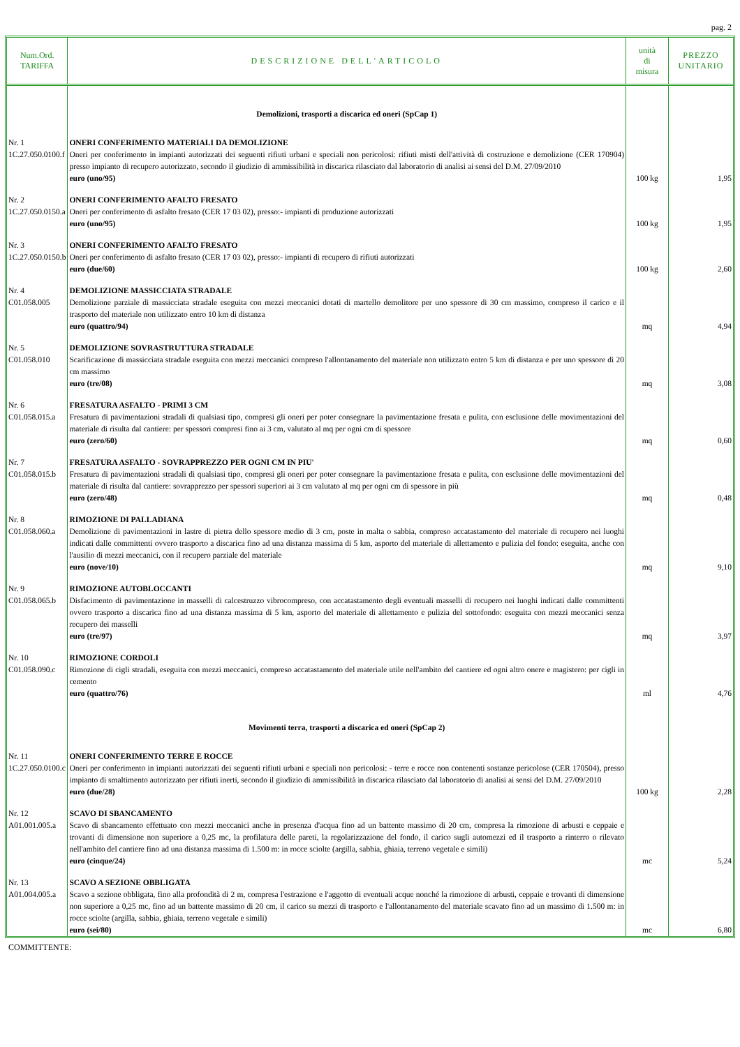pag. 2
| Num.Ord. TARIFFA | DESCRIZIONE DELL'ARTICOLO | unità di misura | PREZZO UNITARIO |
| --- | --- | --- | --- |
| | Demolizioni, trasporti a discarica ed oneri (SpCap 1) | | |
| Nr. 1 1C.27.050.0100.f | ONERI CONFERIMENTO MATERIALI DA DEMOLIZIONE Oneri per conferimento in impianti autorizzati dei seguenti rifiuti urbani e speciali non pericolosi: rifiuti misti dell'attività di costruzione e demolizione (CER 170904) presso impianto di recupero autorizzato, secondo il giudizio di ammissibilità in discarica rilasciato dal laboratorio di analisi ai sensi del D.M. 27/09/2010 euro (uno/95) | 100 kg | 1,95 |
| Nr. 2 1C.27.050.0150.a | ONERI CONFERIMENTO AFALTO FRESATO Oneri per conferimento di asfalto fresato (CER 17 03 02), presso:- impianti di produzione autorizzati euro (uno/95) | 100 kg | 1,95 |
| Nr. 3 1C.27.050.0150.b | ONERI CONFERIMENTO AFALTO FRESATO Oneri per conferimento di asfalto fresato (CER 17 03 02), presso:- impianti di recupero di rifiuti autorizzati euro (due/60) | 100 kg | 2,60 |
| Nr. 4 C01.058.005 | DEMOLIZIONE MASSICCIATA STRADALE Demolizione parziale di massicciata stradale eseguita con mezzi meccanici dotati di martello demolitore per uno spessore di 30 cm massimo, compreso il carico e il trasporto del materiale non utilizzato entro 10 km di distanza euro (quattro/94) | mq | 4,94 |
| Nr. 5 C01.058.010 | DEMOLIZIONE SOVRASTRUTTURA STRADALE Scarificazione di massicciata stradale eseguita con mezzi meccanici compreso l'allontanamento del materiale non utilizzato entro 5 km di distanza e per uno spessore di 20 cm massimo euro (tre/08) | mq | 3,08 |
| Nr. 6 C01.058.015.a | FRESATURA ASFALTO - PRIMI 3 CM Fresatura di pavimentazioni stradali di qualsiasi tipo, compresi gli oneri per poter consegnare la pavimentazione fresata e pulita, con esclusione delle movimentazioni del materiale di risulta dal cantiere: per spessori compresi fino ai 3 cm, valutato al mq per ogni cm di spessore euro (zero/60) | mq | 0,60 |
| Nr. 7 C01.058.015.b | FRESATURA ASFALTO - SOVRAPPREZZO PER OGNI CM IN PIU' Fresatura di pavimentazioni stradali di qualsiasi tipo, compresi gli oneri per poter consegnare la pavimentazione fresata e pulita, con esclusione delle movimentazioni del materiale di risulta dal cantiere: sovrapprezzo per spessori superiori ai 3 cm valutato al mq per ogni cm di spessore in più euro (zero/48) | mq | 0,48 |
| Nr. 8 C01.058.060.a | RIMOZIONE DI PALLADIANA Demolizione di pavimentazioni in lastre di pietra dello spessore medio di 3 cm, poste in malta o sabbia, compreso accatastamento del materiale di recupero nei luoghi indicati dalle committenti ovvero trasporto a discarica fino ad una distanza massima di 5 km, asporto del materiale di allettamento e pulizia del fondo: eseguita, anche con l'ausilio di mezzi meccanici, con il recupero parziale del materiale euro (nove/10) | mq | 9,10 |
| Nr. 9 C01.058.065.b | RIMOZIONE AUTOBLOCCANTI Disfacimento di pavimentazione in masselli di calcestruzzo vibrocompreso, con accatastamento degli eventuali masselli di recupero nei luoghi indicati dalle committenti ovvero trasporto a discarica fino ad una distanza massima di 5 km, asporto del materiale di allettamento e pulizia del sottofondo: eseguita con mezzi meccanici senza recupero dei masselli euro (tre/97) | mq | 3,97 |
| Nr. 10 C01.058.090.c | RIMOZIONE CORDOLI Rimozione di cigli stradali, eseguita con mezzi meccanici, compreso accatastamento del materiale utile nell'ambito del cantiere ed ogni altro onere e magistero: per cigli in cemento euro (quattro/76) | ml | 4,76 |
| | Movimenti terra, trasporti a discarica ed oneri (SpCap 2) | | |
| Nr. 11 1C.27.050.0100.c | ONERI CONFERIMENTO TERRE E ROCCE Oneri per conferimento in impianti autorizzati dei seguenti rifiuti urbani e speciali non pericolosi: - terre e rocce non contenenti sostanze pericolose (CER 170504), presso impianto di smaltimento autorizzato per rifiuti inerti, secondo il giudizio di ammissibilità in discarica rilasciato dal laboratorio di analisi ai sensi del D.M. 27/09/2010 euro (due/28) | 100 kg | 2,28 |
| Nr. 12 A01.001.005.a | SCAVO DI SBANCAMENTO Scavo di sbancamento effettuato con mezzi meccanici anche in presenza d'acqua fino ad un battente massimo di 20 cm, compresa la rimozione di arbusti e ceppaie e trovanti di dimensione non superiore a 0,25 mc, la profilatura delle pareti, la regolarizzazione del fondo, il carico sugli automezzi ed il trasporto a rinterro o rilevato nell'ambito del cantiere fino ad una distanza massima di 1.500 m: in rocce sciolte (argilla, sabbia, ghiaia, terreno vegetale e simili) euro (cinque/24) | mc | 5,24 |
| Nr. 13 A01.004.005.a | SCAVO A SEZIONE OBBLIGATA Scavo a sezione obbligata, fino alla profondità di 2 m, compresa l'estrazione e l'aggotto di eventuali acque nonché la rimozione di arbusti, ceppaie e trovanti di dimensione non superiore a 0,25 mc, fino ad un battente massimo di 20 cm, il carico su mezzi di trasporto e l'allontanamento del materiale scavato fino ad un massimo di 1.500 m: in rocce sciolte (argilla, sabbia, ghiaia, terreno vegetale e simili) euro (sei/80) | mc | 6,80 |
COMMITTENTE: